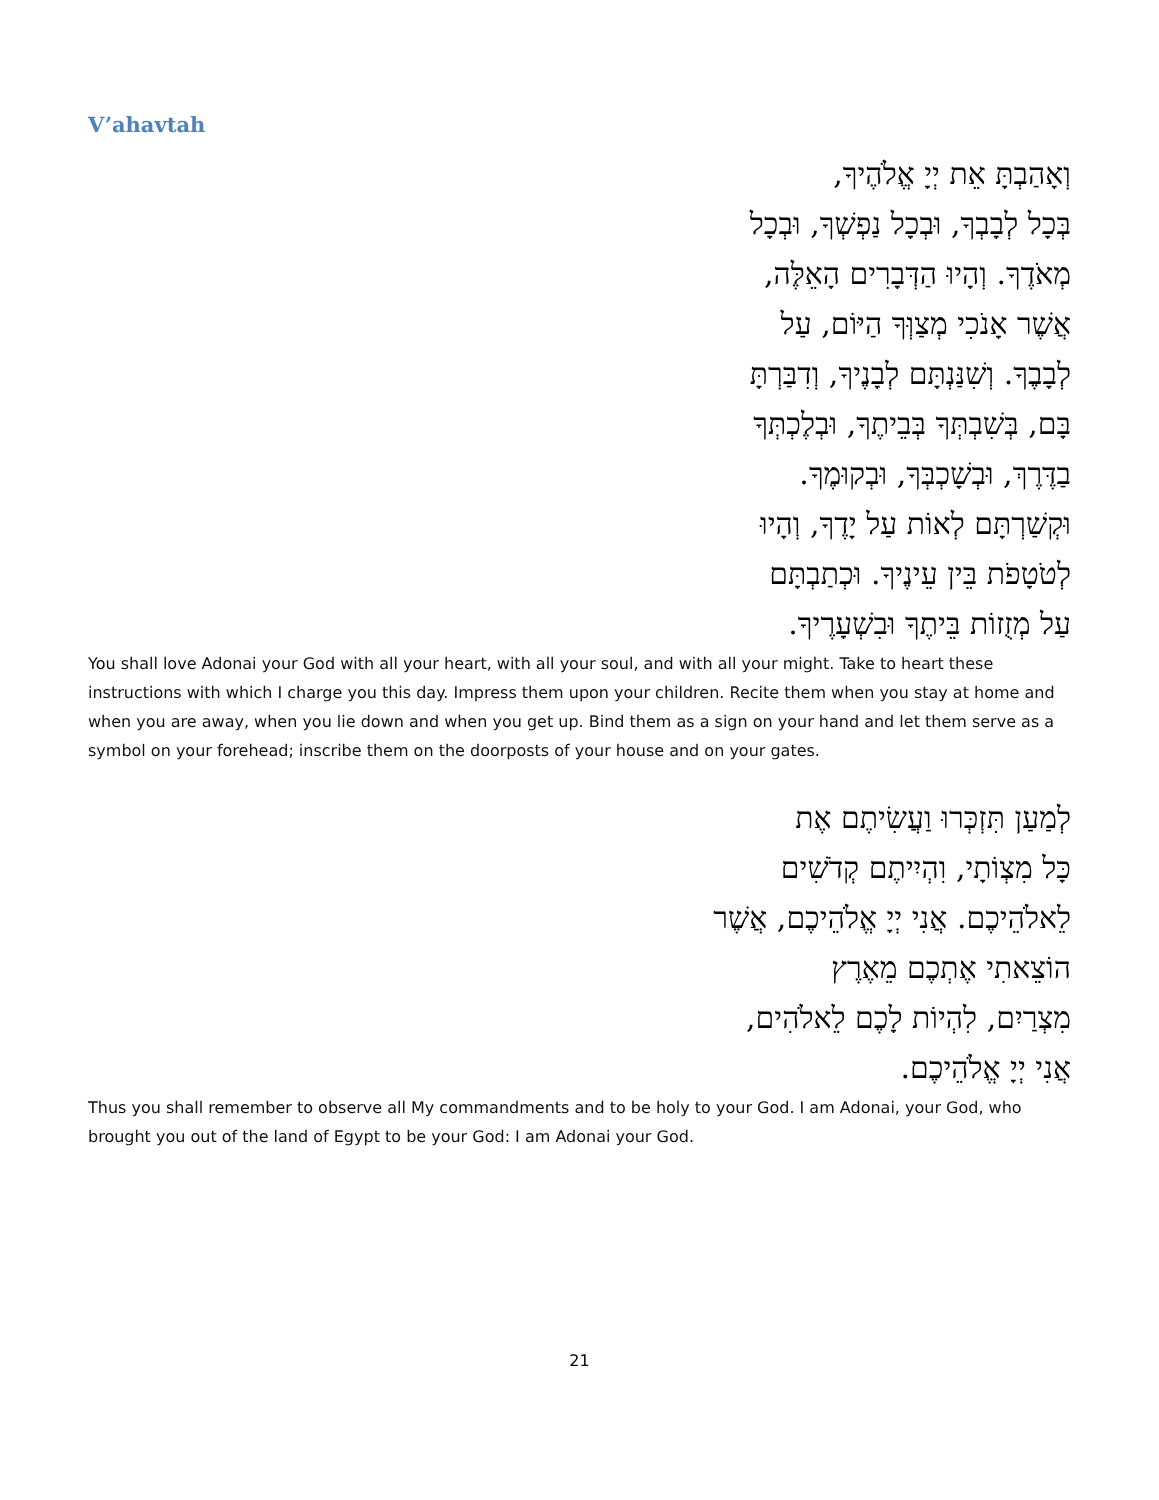V’ahavtah
וְאָהַבְתָּ אֵת יְיָ אֱלֹהֶיךָ,
בְּכָל לְבָבְךָ, וּבְכָל נַפְשְׁךָ, וּבְכָל
מְאֹדֶךָ. וְהָיוּ הַדְּבָרִים הָאֵלֶּה,
אֲשֶׁר אָנֹכִי מְצַוְּךָ הַיּוֹם, עַל
לְבָבֶךָ. וְשִׁנַּנְתָּם לְבָנֶיךָ, וְדִבַּרְתָּ
בָּם, בְּשִׁבְתְּךָ בְּבֵיתֶךָ, וּבְלֶכְתְּךָ
בַדֶּרֶךְ, וּבְשָׁכְבְּךָ, וּבְקוּמֶךָ.
וּקְשַׁרְתָּם לְאוֹת עַל יָדֶךָ, וְהָיוּ
לְטֹטָפֹת בֵּין עֵינֶיךָ. וּכְתַבְתָּם
עַל מְזֻזוֹת בֵּיתֶךָ וּבִשְׁעָרֶיךָ.
You shall love Adonai your God with all your heart, with all your soul, and with all your might. Take to heart these instructions with which I charge you this day. Impress them upon your children. Recite them when you stay at home and when you are away, when you lie down and when you get up. Bind them as a sign on your hand and let them serve as a symbol on your forehead; inscribe them on the doorposts of your house and on your gates.
לְמַעַן תִּזְכְּרוּ וַעֲשִׂיתֶם אֶת
כָּל מִצְוֹתָי, וִהְיִיתֶם קְדֹשִׁים
לֵאלֹהֵיכֶם. אֲנִי יְיָ אֱלֹהֵיכֶם, אֲשֶׁר
הוֹצֵאתִי אֶתְכֶם מֵאֶרֶץ
מִצְרַיִם, לִהְיוֹת לָכֶם לֵאלֹהִים,
אֲנִי יְיָ אֱלֹהֵיכֶם.
Thus you shall remember to observe all My commandments and to be holy to your God. I am Adonai, your God, who brought you out of the land of Egypt to be your God: I am Adonai your God.
21